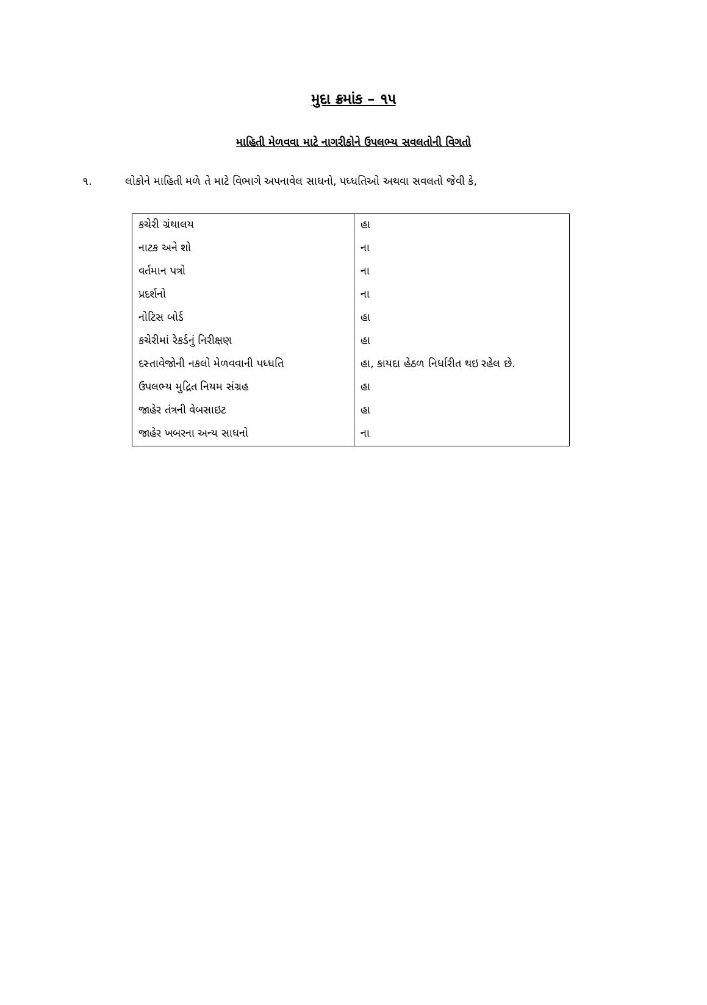મુદા ક્રમાંક – ૧૫
માહિતી મેળવવા માટે નાગરીકોને ઉપલભ્ય સવલતોની વિગતો
૧. લોકોને માહિતી મળે તે માટે વિભાગે અપનાવેલ સાધનો, પધ્ધતિઓ અથવા સવલતો જેવી કે,
| કચેરી ગ્રંથાલય | હા |
| નાટક અને શો | ના |
| વર્તમાન પત્રો | ના |
| પ્રદર્શનો | ના |
| નોટિસ બોર્ડ | હા |
| કચેરીમાં રેકર્ડનું નિરીક્ષણ | હા |
| દસ્તાવેજોની નકલો મેળવવાની પધ્ધતિ | હા, કાયદા હેઠળ નિર્ધારીત થઇ રહેલ છે. |
| ઉપલભ્ય મુદ્રિત નિયમ સંગ્રહ | હા |
| જાહેર તંત્રની વેબસાઇટ | હા |
| જાહેર ખબરના અન્ય સાધનો | ના |